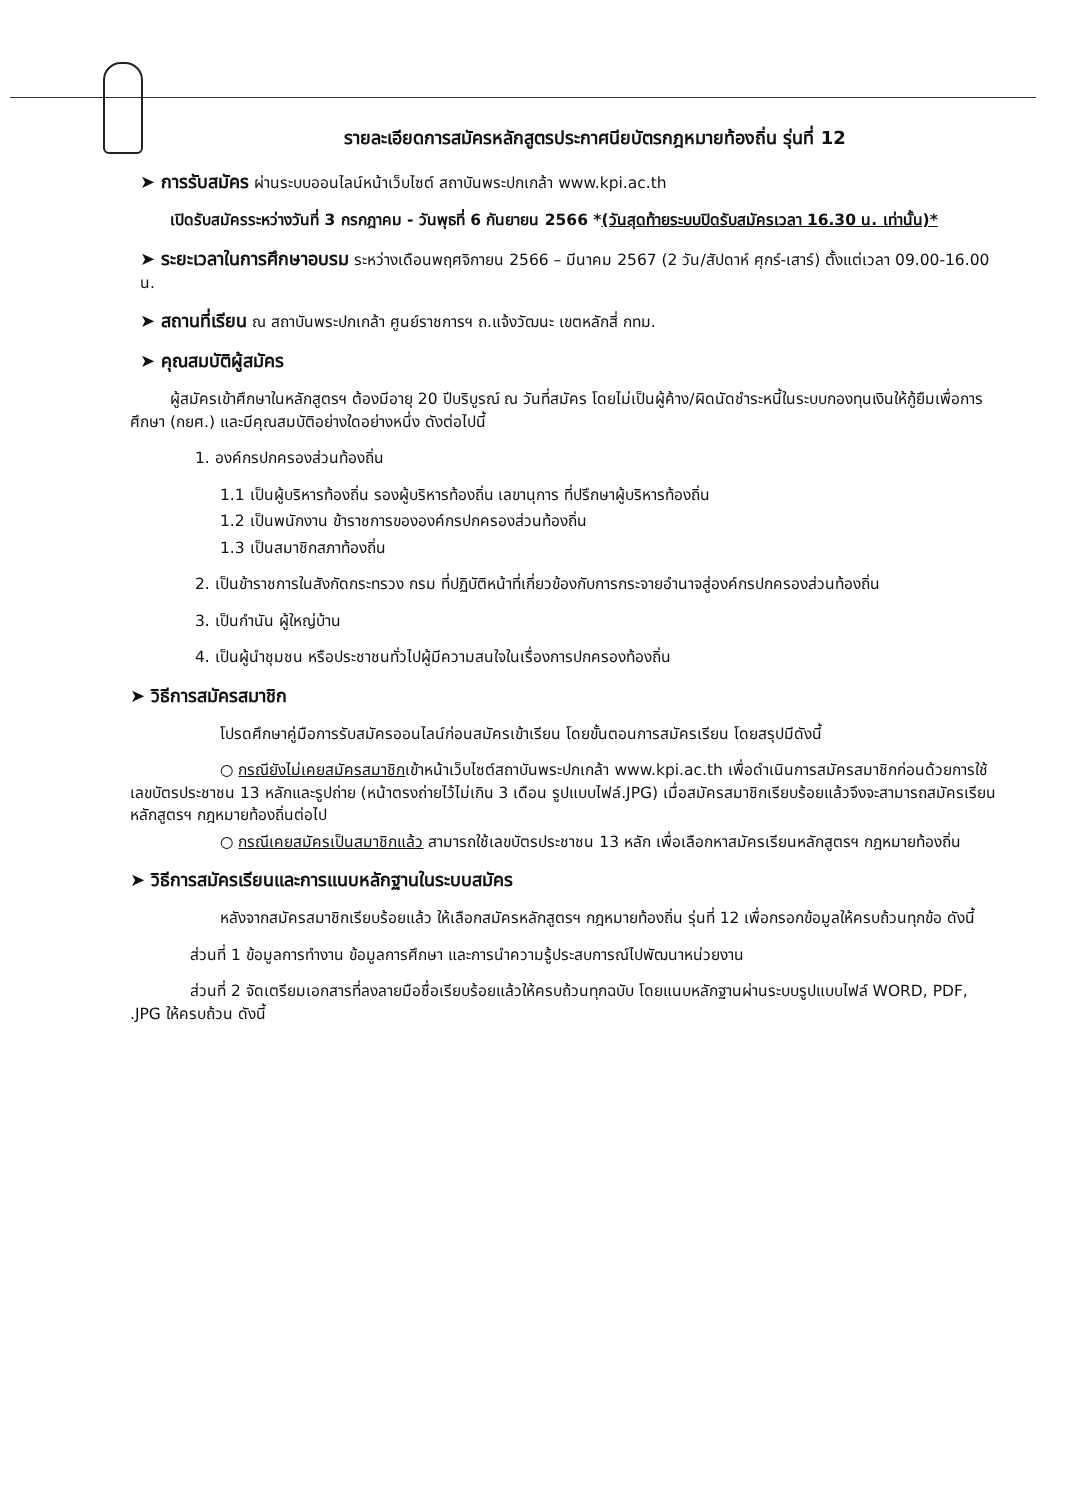รายละเอียดการสมัครหลักสูตรประกาศนียบัตรกฎหมายท้องถิ่น รุ่นที่ 12
➤ การรับสมัคร ผ่านระบบออนไลน์หน้าเว็บไซต์ สถาบันพระปกเกล้า www.kpi.ac.th
เปิดรับสมัครระหว่างวันที่ 3 กรกฎาคม - วันพุธที่ 6 กันยายน 2566 *(วันสุดท้ายระบบปิดรับสมัครเวลา 16.30 น. เท่านั้น)*
➤ ระยะเวลาในการศึกษาอบรม ระหว่างเดือนพฤศจิกายน 2566 – มีนาคม 2567 (2 วัน/สัปดาห์ ศุกร์-เสาร์) ตั้งแต่เวลา 09.00-16.00 น.
➤ สถานที่เรียน ณ สถาบันพระปกเกล้า ศูนย์ราชการฯ ถ.แจ้งวัฒนะ เขตหลักสี่ กทม.
➤ คุณสมบัติผู้สมัคร
ผู้สมัครเข้าศึกษาในหลักสูตรฯ ต้องมีอายุ 20 ปีบริบูรณ์ ณ วันที่สมัคร โดยไม่เป็นผู้ค้าง/ผิดนัดชำระหนี้ในระบบกองทุนเงินให้กู้ยืมเพื่อการศึกษา (กยศ.) และมีคุณสมบัติอย่างใดอย่างหนึ่ง ดังต่อไปนี้
1. องค์กรปกครองส่วนท้องถิ่น
1.1 เป็นผู้บริหารท้องถิ่น รองผู้บริหารท้องถิ่น เลขานุการ ที่ปรึกษาผู้บริหารท้องถิ่น
1.2 เป็นพนักงาน ข้าราชการขององค์กรปกครองส่วนท้องถิ่น
1.3 เป็นสมาชิกสภาท้องถิ่น
2. เป็นข้าราชการในสังกัดกระทรวง กรม ที่ปฏิบัติหน้าที่เกี่ยวข้องกับการกระจายอำนาจสู่องค์กรปกครองส่วนท้องถิ่น
3. เป็นกำนัน ผู้ใหญ่บ้าน
4. เป็นผู้นำชุมชน หรือประชาชนทั่วไปผู้มีความสนใจในเรื่องการปกครองท้องถิ่น
➤ วิธีการสมัครสมาชิก
โปรดศึกษาคู่มือการรับสมัครออนไลน์ก่อนสมัครเข้าเรียน โดยขั้นตอนการสมัครเรียน โดยสรุปมีดังนี้
○ กรณียังไม่เคยสมัครสมาชิกเข้าหน้าเว็บไซต์สถาบันพระปกเกล้า www.kpi.ac.th เพื่อดำเนินการสมัครสมาชิกก่อนด้วยการใช้เลขบัตรประชาชน 13 หลักและรูปถ่าย (หน้าตรงถ่ายไว้ไม่เกิน 3 เดือน รูปแบบไฟล์.JPG) เมื่อสมัครสมาชิกเรียบร้อยแล้วจึงจะสามารถสมัครเรียนหลักสูตรฯ กฎหมายท้องถิ่นต่อไป
○ กรณีเคยสมัครเป็นสมาชิกแล้ว สามารถใช้เลขบัตรประชาชน 13 หลัก เพื่อเลือกหาสมัครเรียนหลักสูตรฯ กฎหมายท้องถิ่น
➤ วิธีการสมัครเรียนและการแนบหลักฐานในระบบสมัคร
หลังจากสมัครสมาชิกเรียบร้อยแล้ว ให้เลือกสมัครหลักสูตรฯ กฎหมายท้องถิ่น รุ่นที่ 12 เพื่อกรอกข้อมูลให้ครบถ้วนทุกข้อ ดังนี้
ส่วนที่ 1 ข้อมูลการทำงาน ข้อมูลการศึกษา และการนำความรู้ประสบการณ์ไปพัฒนาหน่วยงาน
ส่วนที่ 2 จัดเตรียมเอกสารที่ลงลายมือชื่อเรียบร้อยแล้วให้ครบถ้วนทุกฉบับ โดยแนบหลักฐานผ่านระบบรูปแบบไฟล์ WORD, PDF, .JPG ให้ครบถ้วน ดังนี้